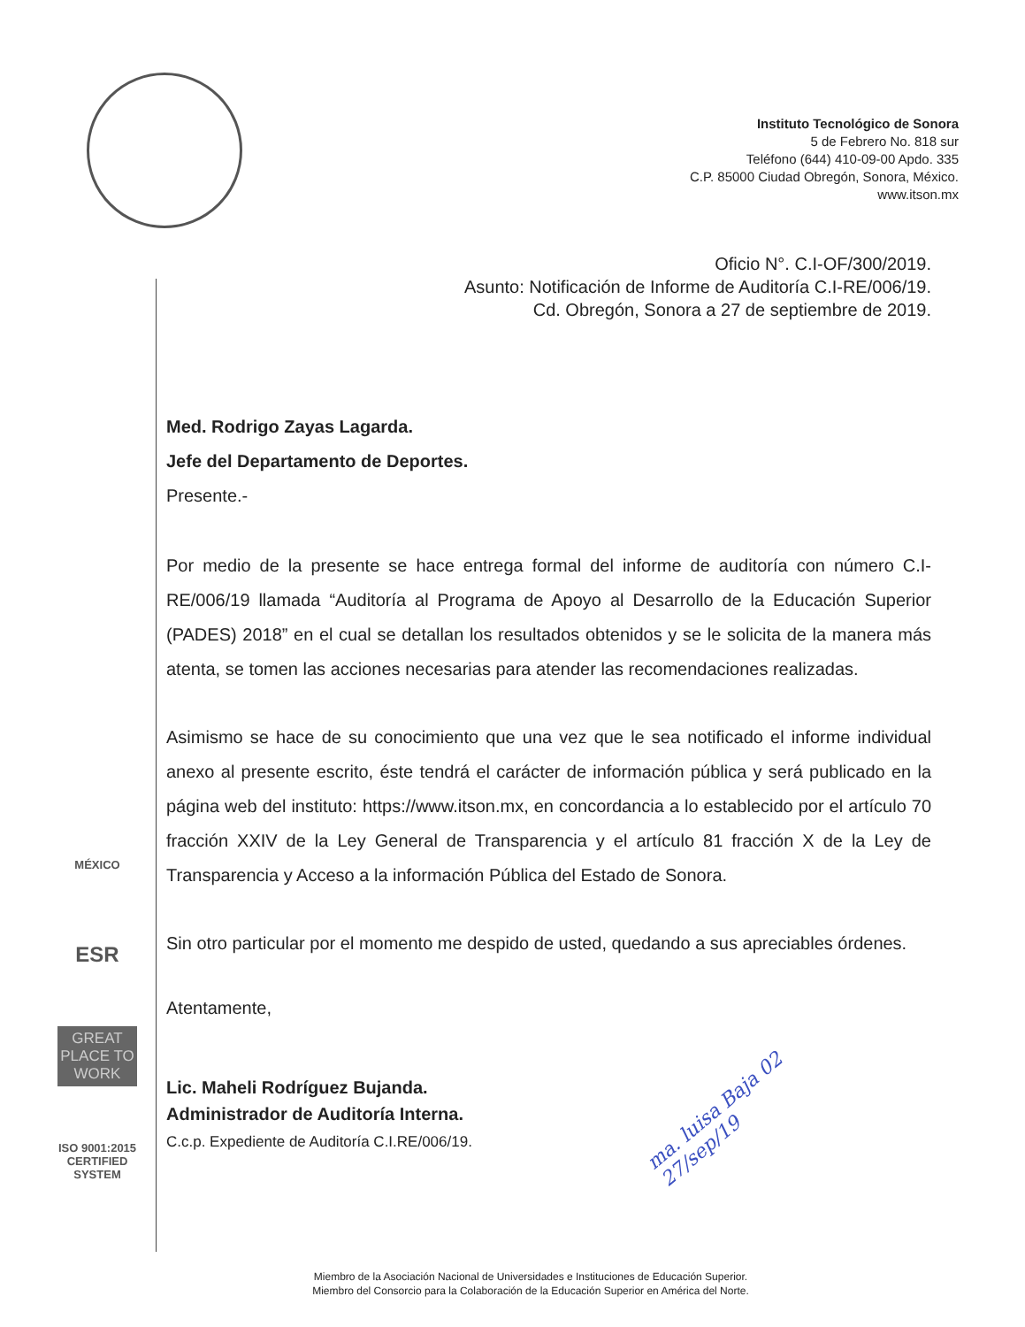Instituto Tecnológico de Sonora
5 de Febrero No. 818 sur
Teléfono (644) 410-09-00 Apdo. 335
C.P. 85000 Ciudad Obregón, Sonora, México.
www.itson.mx
MÉXICO
ESR
GREAT PLACE TO WORK
ISO 9001:2015 CERTIFIED SYSTEM
Oficio N°. C.I-OF/300/2019.
Asunto: Notificación de Informe de Auditoría C.I-RE/006/19.
Cd. Obregón, Sonora a 27 de septiembre de 2019.
Med. Rodrigo Zayas Lagarda.
Jefe del Departamento de Deportes.
Presente.-
Por medio de la presente se hace entrega formal del informe de auditoría con número C.I-RE/006/19 llamada “Auditoría al Programa de Apoyo al Desarrollo de la Educación Superior (PADES) 2018” en el cual se detallan los resultados obtenidos y se le solicita de la manera más atenta, se tomen las acciones necesarias para atender las recomendaciones realizadas.
Asimismo se hace de su conocimiento que una vez que le sea notificado el informe individual anexo al presente escrito, éste tendrá el carácter de información pública y será publicado en la página web del instituto: https://www.itson.mx, en concordancia a lo establecido por el artículo 70 fracción XXIV de la Ley General de Transparencia y el artículo 81 fracción X de la Ley de Transparencia y Acceso a la información Pública del Estado de Sonora.
Sin otro particular por el momento me despido de usted, quedando a sus apreciables órdenes.
Atentamente,
Lic. Maheli Rodríguez Bujanda.
Administrador de Auditoría Interna.
C.c.p. Expediente de Auditoría C.I.RE/006/19.
ma. luisa Baja 02
27/sep/19
Miembro de la Asociación Nacional de Universidades e Instituciones de Educación Superior.
Miembro del Consorcio para la Colaboración de la Educación Superior en América del Norte.